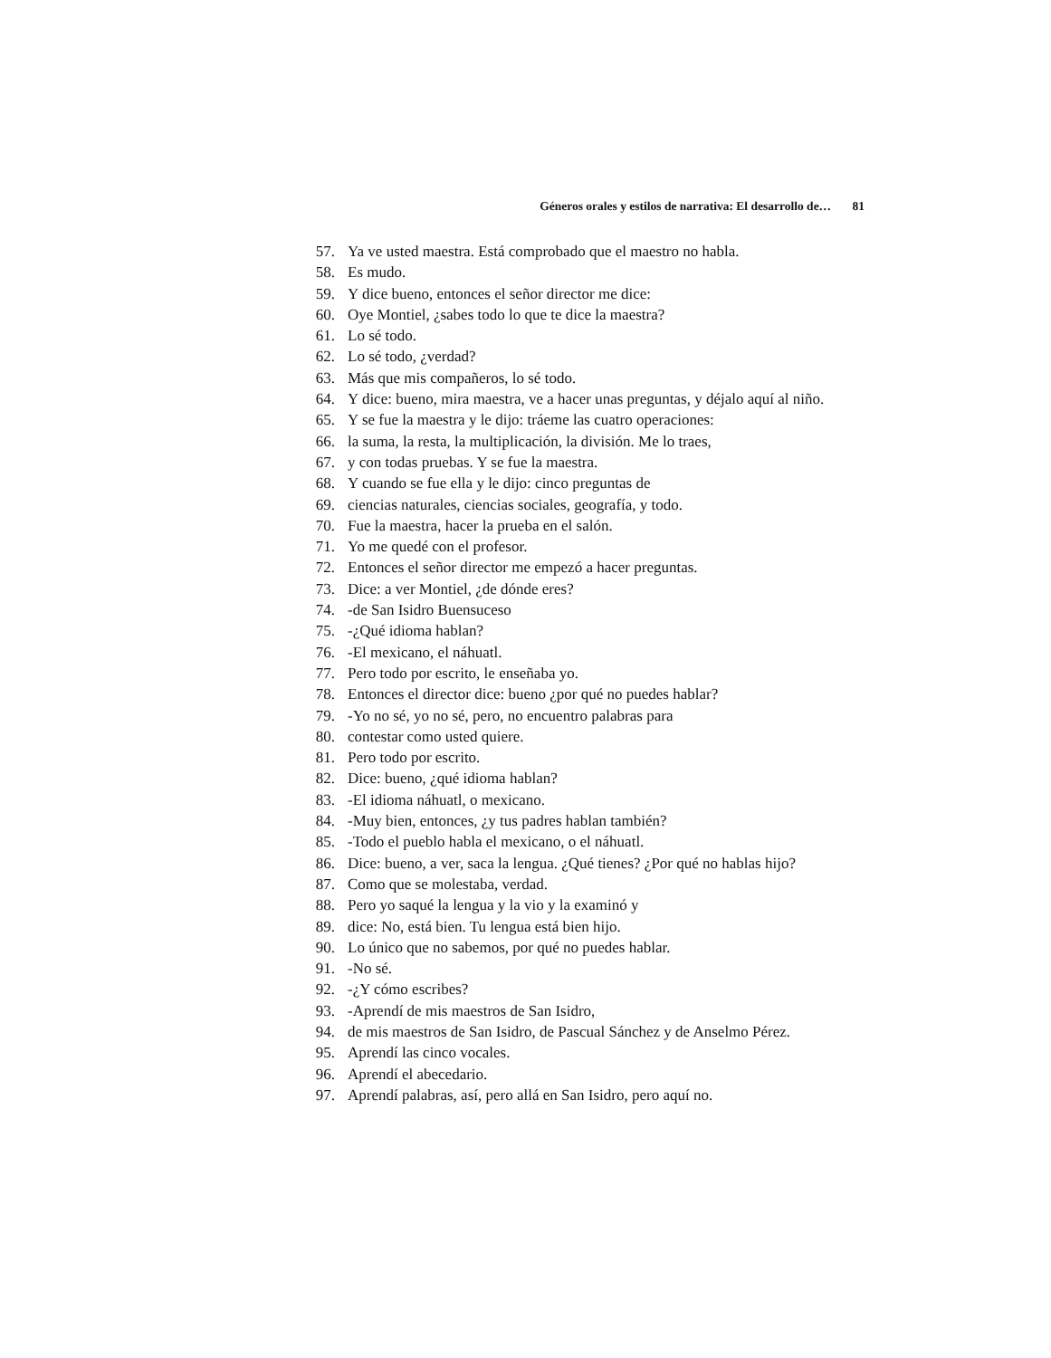Géneros orales y estilos de narrativa: El desarrollo de… 81
57. Ya ve usted maestra. Está comprobado que el maestro no habla.
58. Es mudo.
59. Y dice bueno, entonces el señor director me dice:
60. Oye Montiel, ¿sabes todo lo que te dice la maestra?
61. Lo sé todo.
62. Lo sé todo, ¿verdad?
63. Más que mis compañeros, lo sé todo.
64. Y dice: bueno, mira maestra, ve a hacer unas preguntas, y déjalo aquí al niño.
65. Y se fue la maestra y le dijo: tráeme las cuatro operaciones:
66. la suma, la resta, la multiplicación, la división. Me lo traes,
67. y con todas pruebas. Y se fue la maestra.
68. Y cuando se fue ella y le dijo: cinco preguntas de
69. ciencias naturales, ciencias sociales, geografía, y todo.
70. Fue la maestra, hacer la prueba en el salón.
71. Yo me quedé con el profesor.
72. Entonces el señor director me empezó a hacer preguntas.
73. Dice: a ver Montiel, ¿de dónde eres?
74. -de San Isidro Buensuceso
75. -¿Qué idioma hablan?
76. -El mexicano, el náhuatl.
77. Pero todo por escrito, le enseñaba yo.
78. Entonces el director dice: bueno ¿por qué no puedes hablar?
79. -Yo no sé, yo no sé, pero, no encuentro palabras para
80. contestar como usted quiere.
81. Pero todo por escrito.
82. Dice: bueno, ¿qué idioma hablan?
83. -El idioma náhuatl, o mexicano.
84. -Muy bien, entonces, ¿y tus padres hablan también?
85. -Todo el pueblo habla el mexicano, o el náhuatl.
86. Dice: bueno, a ver, saca la lengua. ¿Qué tienes? ¿Por qué no hablas hijo?
87. Como que se molestaba, verdad.
88. Pero yo saqué la lengua y la vio y la examinó y
89. dice: No, está bien. Tu lengua está bien hijo.
90. Lo único que no sabemos, por qué no puedes hablar.
91. -No sé.
92. -¿Y cómo escribes?
93. -Aprendí de mis maestros de San Isidro,
94. de mis maestros de San Isidro, de Pascual Sánchez y de Anselmo Pérez.
95. Aprendí las cinco vocales.
96. Aprendí el abecedario.
97. Aprendí palabras, así, pero allá en San Isidro, pero aquí no.